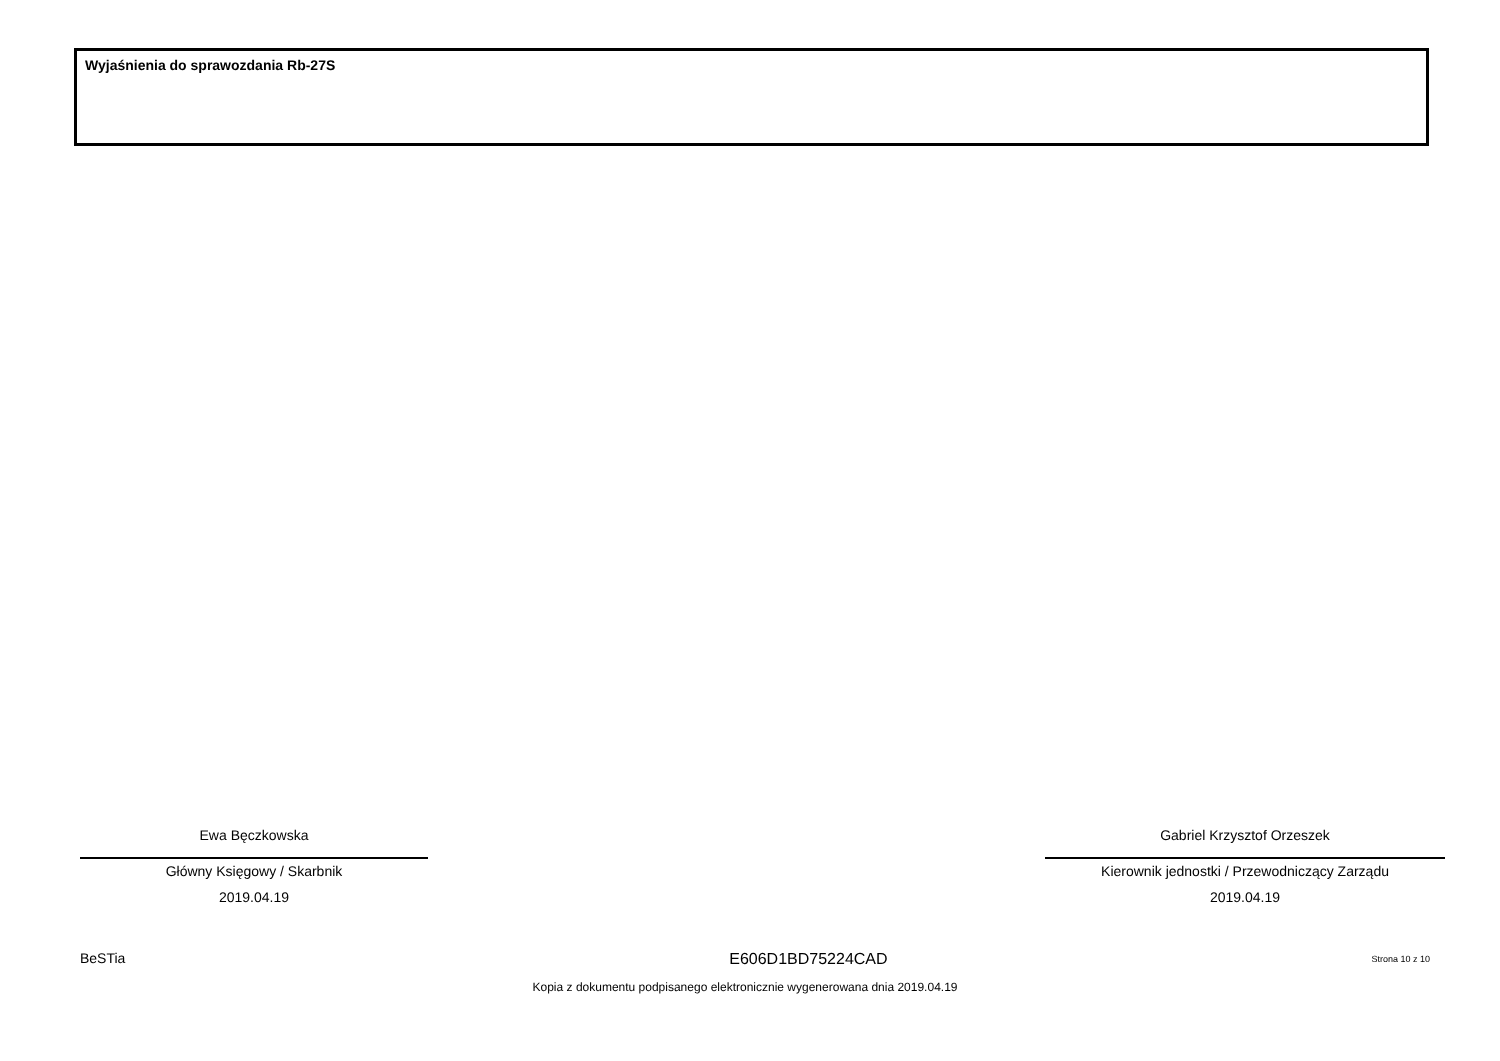Wyjaśnienia do sprawozdania Rb-27S
Ewa Bęczkowska
Główny Księgowy / Skarbnik
2019.04.19
Gabriel Krzysztof Orzeszek
Kierownik jednostki / Przewodniczący Zarządu
2019.04.19
BeSTia E606D1BD75224CAD Strona 10 z 10
Kopia z dokumentu podpisanego elektronicznie wygenerowana dnia 2019.04.19